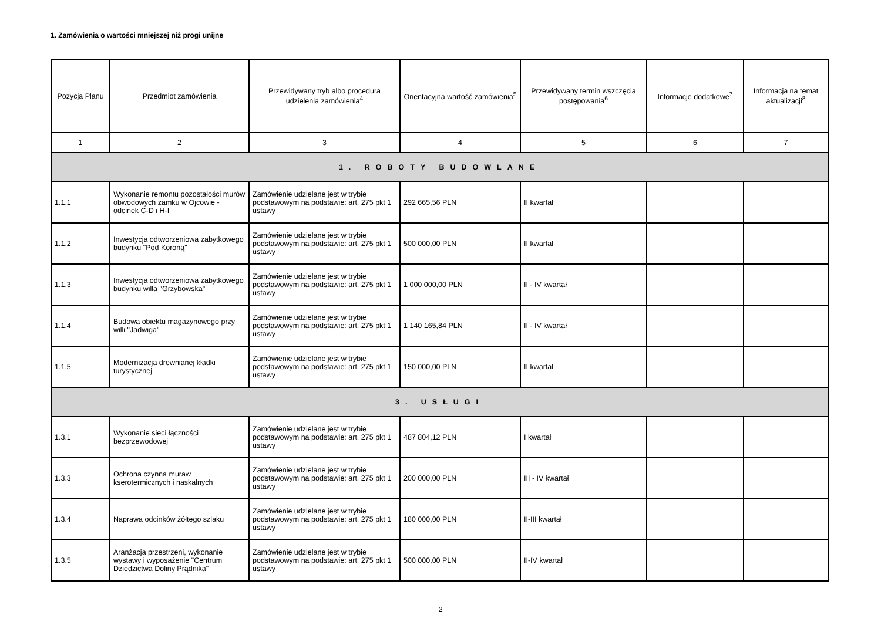1. Zamówienia o wartości mniejszej niż progi unijne
| Pozycja Planu | Przedmiot zamówienia | Przewidywany tryb albo procedura udzielenia zamówienia<sup>4</sup> | Orientacyjna wartość zamówienia<sup>5</sup> | Przewidywany termin wszczęcia postępowania<sup>6</sup> | Informacje dodatkowe<sup>7</sup> | Informacja na temat aktualizacji<sup>8</sup> |
| --- | --- | --- | --- | --- | --- | --- |
| 1 | 2 | 3 | 4 | 5 | 6 | 7 |
| 1. ROBOTY BUDOWLANE | | | | | | |
| 1.1.1 | Wykonanie remontu pozostałości murów obwodowych zamku w Ojcowie - odcinek C-D i H-I | Zamówienie udzielane jest w trybie podstawowym na podstawie: art. 275 pkt 1 ustawy | 292 665,56 PLN | II kwartał | | |
| 1.1.2 | Inwestycja odtworzeniowa zabytkowego budynku "Pod Koroną" | Zamówienie udzielane jest w trybie podstawowym na podstawie: art. 275 pkt 1 ustawy | 500 000,00 PLN | II kwartał | | |
| 1.1.3 | Inwestycja odtworzeniowa zabytkowego budynku willa "Grzybowska" | Zamówienie udzielane jest w trybie podstawowym na podstawie: art. 275 pkt 1 ustawy | 1 000 000,00 PLN | II - IV kwartał | | |
| 1.1.4 | Budowa obiektu magazynowego przy willi "Jadwiga" | Zamówienie udzielane jest w trybie podstawowym na podstawie: art. 275 pkt 1 ustawy | 1 140 165,84 PLN | II - IV kwartał | | |
| 1.1.5 | Modernizacja drewnianej kładki turystycznej | Zamówienie udzielane jest w trybie podstawowym na podstawie: art. 275 pkt 1 ustawy | 150 000,00 PLN | II kwartał | | |
| 3. USŁUGI | | | | | | |
| 1.3.1 | Wykonanie sieci łączności bezprzewodowej | Zamówienie udzielane jest w trybie podstawowym na podstawie: art. 275 pkt 1 ustawy | 487 804,12 PLN | I kwartał | | |
| 1.3.3 | Ochrona czynna muraw kserotermicznych i naskalnych | Zamówienie udzielane jest w trybie podstawowym na podstawie: art. 275 pkt 1 ustawy | 200 000,00 PLN | III - IV kwartał | | |
| 1.3.4 | Naprawa odcinków żółtego szlaku | Zamówienie udzielane jest w trybie podstawowym na podstawie: art. 275 pkt 1 ustawy | 180 000,00 PLN | II-III kwartał | | |
| 1.3.5 | Aranżacja przestrzeni, wykonanie wystawy i wyposażenie "Centrum Dziedzictwa Doliny Prądnika" | Zamówienie udzielane jest w trybie podstawowym na podstawie: art. 275 pkt 1 ustawy | 500 000,00 PLN | II-IV kwartał | | |
2